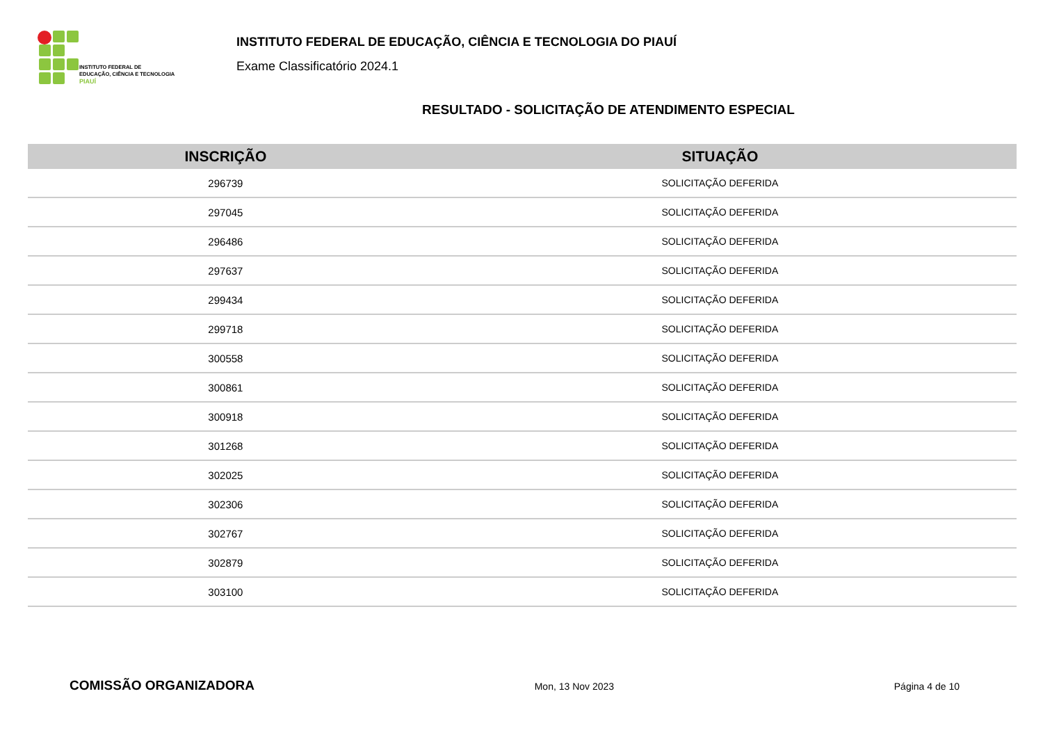INSTITUTO FEDERAL DE
EDUCAÇÃO, CIÊNCIA E TECNOLOGIA
PIAUÍ
INSTITUTO FEDERAL DE EDUCAÇÃO, CIÊNCIA E TECNOLOGIA DO PIAUÍ
Exame Classificatório 2024.1
RESULTADO - SOLICITAÇÃO DE ATENDIMENTO ESPECIAL
| INSCRIÇÃO | SITUAÇÃO |
| --- | --- |
| 296739 | SOLICITAÇÃO DEFERIDA |
| 297045 | SOLICITAÇÃO DEFERIDA |
| 296486 | SOLICITAÇÃO DEFERIDA |
| 297637 | SOLICITAÇÃO DEFERIDA |
| 299434 | SOLICITAÇÃO DEFERIDA |
| 299718 | SOLICITAÇÃO DEFERIDA |
| 300558 | SOLICITAÇÃO DEFERIDA |
| 300861 | SOLICITAÇÃO DEFERIDA |
| 300918 | SOLICITAÇÃO DEFERIDA |
| 301268 | SOLICITAÇÃO DEFERIDA |
| 302025 | SOLICITAÇÃO DEFERIDA |
| 302306 | SOLICITAÇÃO DEFERIDA |
| 302767 | SOLICITAÇÃO DEFERIDA |
| 302879 | SOLICITAÇÃO DEFERIDA |
| 303100 | SOLICITAÇÃO DEFERIDA |
COMISSÃO ORGANIZADORA
Mon, 13 Nov 2023 Página 4 de 10